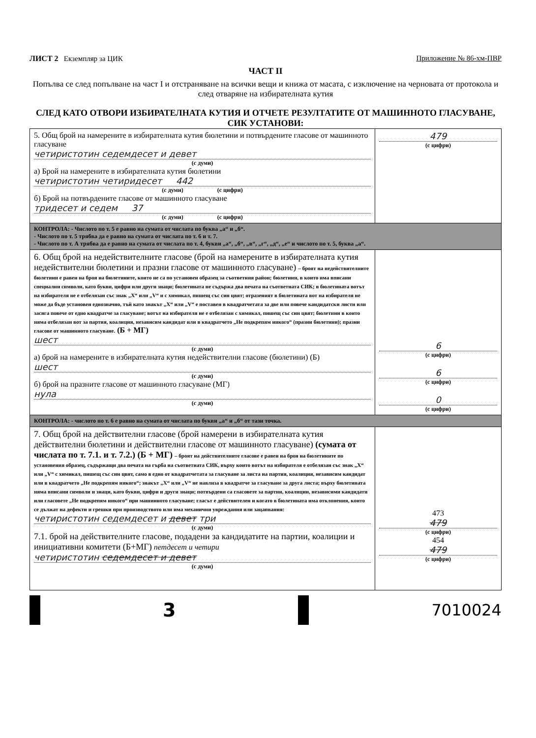ЛИСТ 2 Екземпляр за ЦИК Приложение № 86-хм-ПВР
ЧАСТ II
Попълва се след попълване на част I и отстраняване на всички вещи и книжа от масата, с изключение на черновата от протокола и след отваряне на избирателната кутия
СЛЕД КАТО ОТВОРИ ИЗБИРАТЕЛНАТА КУТИЯ И ОТЧЕТЕ РЕЗУЛТАТИТЕ ОТ МАШИННОТО ГЛАСУВАНЕ, СИК УСТАНОВИ:
| 5. Общ брой на намерените в избирателната кутия бюлетини и потвърдените гласове от машинното гласуване четиристотин седемдесет и девет (с думи) а) Брой на намерените в избирателната кутия бюлетини четиристотин четиридесет 442 (с думи) (с цифри) б) Брой на потвърдените гласове от машинното гласуване тридесет и седем 37 (с думи) (с цифри) | 479 (с цифри) |
| КОНТРОЛА: - Числото по т. 5 е равно на сумата от числата по буква „а“ и „б“. - Числото по т. 5 трябва да е равно на сумата от числата по т. 6 и т. 7. - Числото по т. А трябва да е равно на сумата от числата по т. 4, букви „а“, „б“, „в“, „г“, „д“, „е“ и числото по т. 5, буква „а“. | |
| 6. Общ брой на недействителните гласове (брой на намерените в избирателната кутия недействителни бюлетини и празни гласове от машинното гласуване) – броят на недействителните бюлетини е равен на броя на бюлетините, които не са по установен образец за съответния район; бюлетини, в които има вписани специални символи, като букви, цифри или други знаци; бюлетината не съдържа два печата на съответната СИК; в бюлетината вотът на избирателя не е отбелязан със знак „X“ или „V“ и с химикал, пишещ със син цвят; отразеният в бюлетината вот на избирателя не може да бъде установен еднозначно, тъй като знакът „X“ или „V“ е поставен в квадратчетата за две или повече кандидатски листи или засяга повече от едно квадратче за гласуване; вотът на избирателя не е отбелязан с химикал, пишещ със син цвят; бюлетини в които няма отбелязан вот за партия, коалиция, независим кандидат или в квадратчето „Не подкрепям никого“ (празни бюлетини); празни гласове от машинното гласуване. (Б + МГ) шест (с думи) а) брой на намерените в избирателната кутия недействителни гласове (бюлетини) (Б) шест (с думи) б) брой на празните гласове от машинното гласуване (МГ) нула (с думи) | 6 (с цифри) 6 (с цифри) 0 (с цифри) |
| КОНТРОЛА: - числото по т. 6 е равно на сумата от числата по букви „а“ и „б“ от тази точка. | |
| 7. Общ брой на действителни гласове (брой намерени в избирателната кутия действителни бюлетини и действителни гласове от машинното гласуване) (сумата от числата по т. 7.1. и т. 7.2.) (Б + МГ) – броят на действителните гласове е равен на броя на бюлетините по установения образец, съдържащи два печата на гърба на съответната СИК, върху които вотът на избирателя е отбелязан със знак „X“ или „V“ с химикал, пишещ със син цвят, само в едно от квадратчетата за гласуване за листа на партия, коалиция, независим кандидат или в квадратчето „Не подкрепям никого“; знакът „X“ или „V“ не навлиза в квадратче за гласуване за друга листа; върху бюлетината няма вписани символи и знаци, като букви, цифри и други знаци; потвърдени са гласовете за партии, коалиции, независими кандидати или гласовете „Не подкрепям никого“ при машинното гласуване; гласът е действителен и когато в бюлетината има отклонения, които се дължат на дефекти и грешки при производството или има механични увреждания или зацапвания: четиристотин седемдесет и девет три (с думи) 7.1. брой на действителните гласове, подадени за кандидатите на партии, коалиции и инициативни комитети (Б+МГ) петдесет и четири четиристотин седемдесет и девет (с думи) | 473 479 (с цифри) 454 479 (с цифри) |
3
7010024